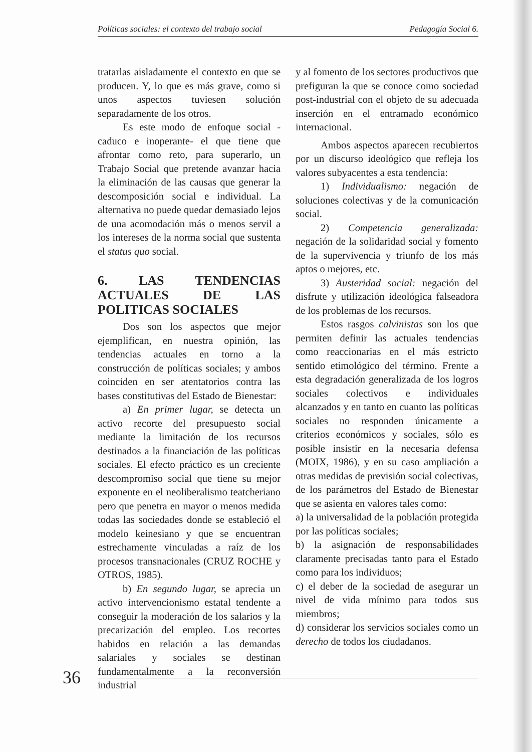Políticas sociales: el contexto del trabajo social Pedagogía Social 6.
tratarlas aisladamente el contexto en que se producen. Y, lo que es más grave, como si unos aspectos tuviesen solución separadamente de los otros.
Es este modo de enfoque social -caduco e inoperante- el que tiene que afrontar como reto, para superarlo, un Trabajo Social que pretende avanzar hacia la eliminación de las causas que generar la descomposición social e individual. La alternativa no puede quedar demasiado lejos de una acomodación más o menos servil a los intereses de la norma social que sustenta el status quo social.
6. LAS TENDENCIAS ACTUALES DE LAS POLITICAS SOCIALES
Dos son los aspectos que mejor ejemplifican, en nuestra opinión, las tendencias actuales en torno a la construcción de políticas sociales; y ambos coinciden en ser atentatorios contra las bases constitutivas del Estado de Bienestar:
a) En primer lugar, se detecta un activo recorte del presupuesto social mediante la limitación de los recursos destinados a la financiación de las políticas sociales. El efecto práctico es un creciente descompromiso social que tiene su mejor exponente en el neoliberalismo teatcheriano pero que penetra en mayor o menos medida todas las sociedades donde se estableció el modelo keinesiano y que se encuentran estrechamente vinculadas a raíz de los procesos transnacionales (CRUZ ROCHE y OTROS, 1985).
b) En segundo lugar, se aprecia un activo intervencionismo estatal tendente a conseguir la moderación de los salarios y la precarización del empleo. Los recortes habidos en relación a las demandas salariales y sociales se destinan fundamentalmente a la reconversión industrial
y al fomento de los sectores productivos que prefiguran la que se conoce como sociedad post-industrial con el objeto de su adecuada inserción en el entramado económico internacional.
Ambos aspectos aparecen recubiertos por un discurso ideológico que refleja los valores subyacentes a esta tendencia:
1) Individualismo: negación de soluciones colectivas y de la comunicación social.
2) Competencia generalizada: negación de la solidaridad social y fomento de la supervivencia y triunfo de los más aptos o mejores, etc.
3) Austeridad social: negación del disfrute y utilización ideológica falseadora de los problemas de los recursos.
Estos rasgos calvinistas son los que permiten definir las actuales tendencias como reaccionarias en el más estricto sentido etimológico del término. Frente a esta degradación generalizada de los logros sociales colectivos e individuales alcanzados y en tanto en cuanto las políticas sociales no responden únicamente a criterios económicos y sociales, sólo es posible insistir en la necesaria defensa (MOIX, 1986), y en su caso ampliación a otras medidas de previsión social colectivas, de los parámetros del Estado de Bienestar que se asienta en valores tales como:
a) la universalidad de la población protegida por las políticas sociales;
b) la asignación de responsabilidades claramente precisadas tanto para el Estado como para los individuos;
c) el deber de la sociedad de asegurar un nivel de vida mínimo para todos sus miembros;
d) considerar los servicios sociales como un derecho de todos los ciudadanos.
36